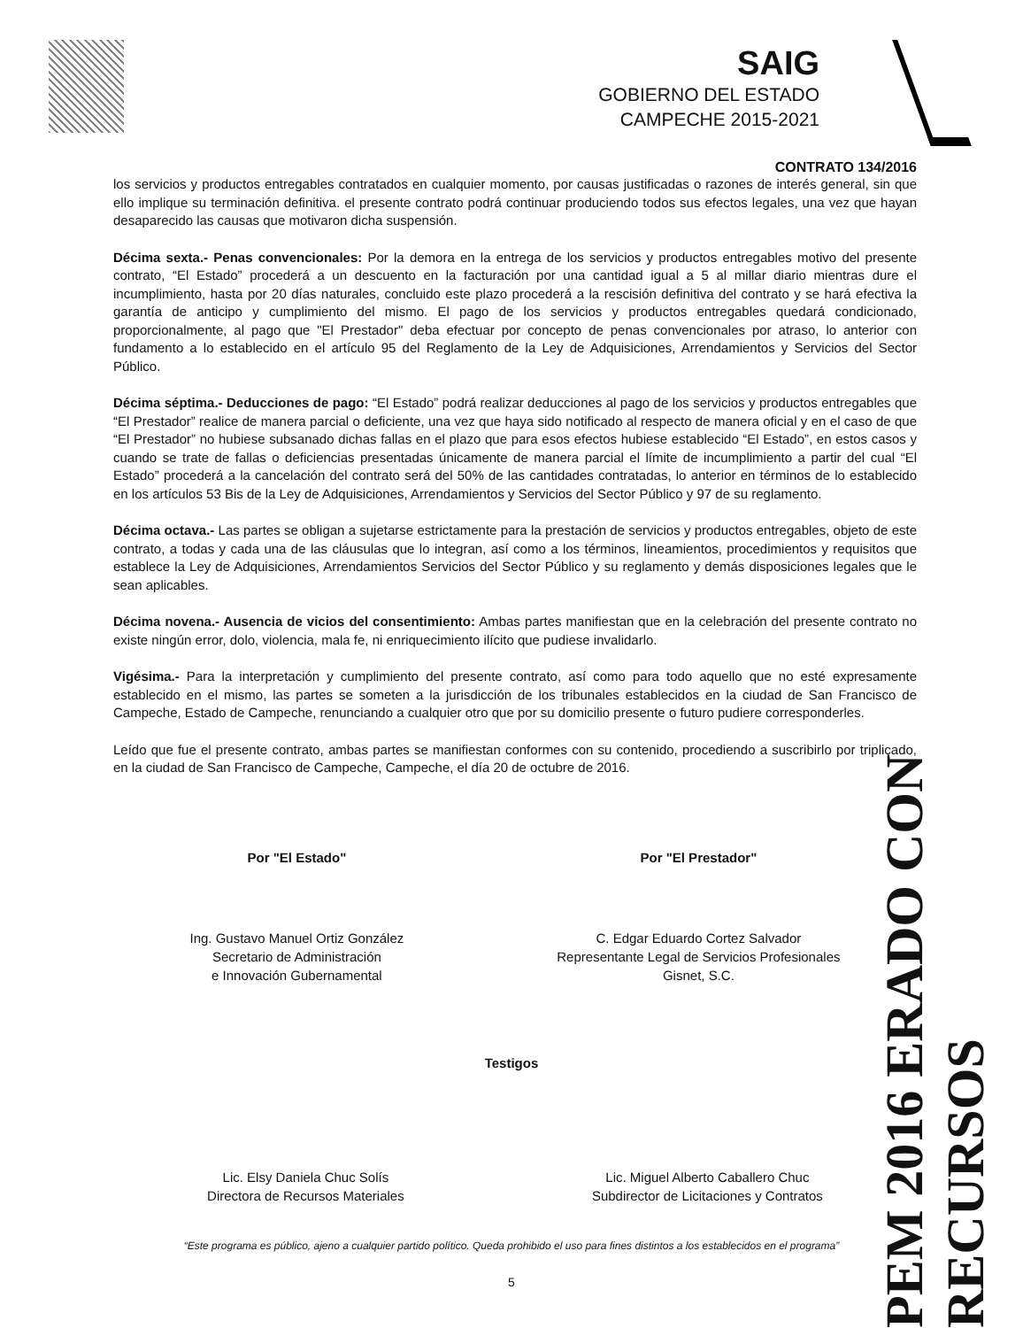SAIG
GOBIERNO DEL ESTADO
CAMPECHE 2015-2021
CONTRATO 134/2016
los servicios y productos entregables contratados en cualquier momento, por causas justificadas o razones de interés general, sin que ello implique su terminación definitiva. el presente contrato podrá continuar produciendo todos sus efectos legales, una vez que hayan desaparecido las causas que motivaron dicha suspensión.
Décima sexta.- Penas convencionales: Por la demora en la entrega de los servicios y productos entregables motivo del presente contrato, “El Estado” procederá a un descuento en la facturación por una cantidad igual a 5 al millar diario mientras dure el incumplimiento, hasta por 20 días naturales, concluido este plazo procederá a la rescisión definitiva del contrato y se hará efectiva la garantía de anticipo y cumplimiento del mismo. El pago de los servicios y productos entregables quedará condicionado, proporcionalmente, al pago que "El Prestador" deba efectuar por concepto de penas convencionales por atraso, lo anterior con fundamento a lo establecido en el artículo 95 del Reglamento de la Ley de Adquisiciones, Arrendamientos y Servicios del Sector Público.
Décima séptima.- Deducciones de pago: “El Estado” podrá realizar deducciones al pago de los servicios y productos entregables que “El Prestador” realice de manera parcial o deficiente, una vez que haya sido notificado al respecto de manera oficial y en el caso de que “El Prestador” no hubiese subsanado dichas fallas en el plazo que para esos efectos hubiese establecido “El Estado”, en estos casos y cuando se trate de fallas o deficiencias presentadas únicamente de manera parcial el límite de incumplimiento a partir del cual “El Estado” procederá a la cancelación del contrato será del 50% de las cantidades contratadas, lo anterior en términos de lo establecido en los artículos 53 Bis de la Ley de Adquisiciones, Arrendamientos y Servicios del Sector Público y 97 de su reglamento.
Décima octava.- Las partes se obligan a sujetarse estrictamente para la prestación de servicios y productos entregables, objeto de este contrato, a todas y cada una de las cláusulas que lo integran, así como a los términos, lineamientos, procedimientos y requisitos que establece la Ley de Adquisiciones, Arrendamientos Servicios del Sector Público y su reglamento y demás disposiciones legales que le sean aplicables.
Décima novena.- Ausencia de vicios del consentimiento: Ambas partes manifiestan que en la celebración del presente contrato no existe ningún error, dolo, violencia, mala fe, ni enriquecimiento ilícito que pudiese invalidarlo.
Vigésima.- Para la interpretación y cumplimiento del presente contrato, así como para todo aquello que no esté expresamente establecido en el mismo, las partes se someten a la jurisdicción de los tribunales establecidos en la ciudad de San Francisco de Campeche, Estado de Campeche, renunciando a cualquier otro que por su domicilio presente o futuro pudiere corresponderles.
Leído que fue el presente contrato, ambas partes se manifiestan conformes con su contenido, procediendo a suscribirlo por triplicado, en la ciudad de San Francisco de Campeche, Campeche, el día 20 de octubre de 2016.
Por "El Estado"
Ing. Gustavo Manuel Ortiz González
Secretario de Administración
e Innovación Gubernamental
Por "El Prestador"
C. Edgar Eduardo Cortez Salvador
Representante Legal de Servicios Profesionales
Gisnet, S.C.
Testigos
Lic. Elsy Daniela Chuc Solís
Directora de Recursos Materiales
Lic. Miguel Alberto Caballero Chuc
Subdirector de Licitaciones y Contratos
PEM 2016 ERADO CON RECURSOS
“Este programa es público, ajeno a cualquier partido político. Queda prohibido el uso para fines distintos a los establecidos en el programa”
5